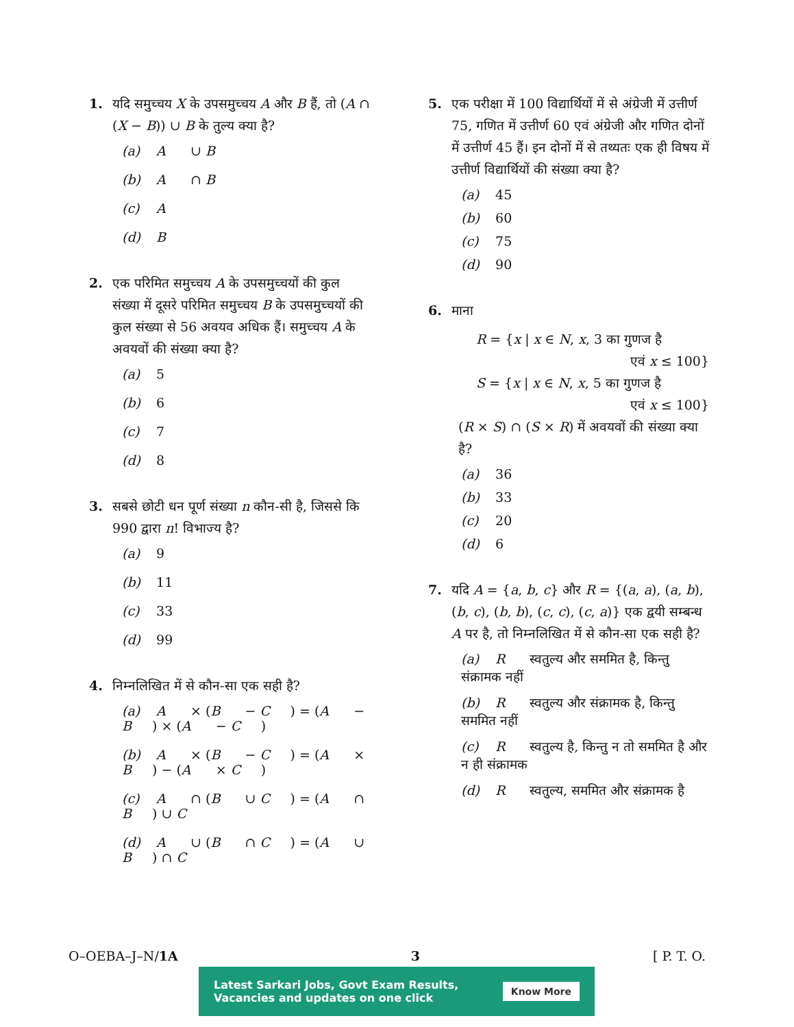1. यदि समुच्चय X के उपसमुच्चय A और B हैं, तो (A ∩ (X − B)) ∪ B के तुल्य क्या है?
(a) A ∪ B
(b) A ∩ B
(c) A
(d) B
2. एक परिमित समुच्चय A के उपसमुच्चयों की कुल संख्या में दूसरे परिमित समुच्चय B के उपसमुच्चयों की कुल संख्या से 56 अवयव अधिक हैं। समुच्चय A के अवयवों की संख्या क्या है?
(a) 5
(b) 6
(c) 7
(d) 8
3. सबसे छोटी धन पूर्ण संख्या n कौन-सी है, जिससे कि 990 द्वारा n! विभाज्य है?
(a) 9
(b) 11
(c) 33
(d) 99
4. निम्नलिखित में से कौन-सा एक सही है?
(a) A × (B − C) = (A − B) × (A − C)
(b) A × (B − C) = (A × B) − (A × C)
(c) A ∩ (B ∪ C) = (A ∩ B) ∪ C
(d) A ∪ (B ∩ C) = (A ∪ B) ∩ C
5. एक परीक्षा में 100 विद्यार्थियों में से अंग्रेजी में उत्तीर्ण 75, गणित में उत्तीर्ण 60 एवं अंग्रेजी और गणित दोनों में उत्तीर्ण 45 हैं। इन दोनों में से तथ्यतः एक ही विषय में उत्तीर्ण विद्यार्थियों की संख्या क्या है?
(a) 45
(b) 60
(c) 75
(d) 90
6. माना
R = {x | x ∈ N, x, 3 का गुणज है
एवं x ≤ 100}
S = {x | x ∈ N, x, 5 का गुणज है
एवं x ≤ 100}
(R × S) ∩ (S × R) में अवयवों की संख्या क्या है?
(a) 36
(b) 33
(c) 20
(d) 6
7. यदि A = {a, b, c} और R = {(a, a), (a, b), (b, c), (b, b), (c, c), (c, a)} एक द्वयी सम्बन्ध A पर है, तो निम्नलिखित में से कौन-सा एक सही है?
(a) R स्वतुल्य और सममित है, किन्तु संक्रामक नहीं
(b) R स्वतुल्य और संक्रामक है, किन्तु सममित नहीं
(c) R स्वतुल्य है, किन्तु न तो सममित है और न ही संक्रामक
(d) R स्वतुल्य, सममित और संक्रामक है
O–OEBA–J–N/1A 3 [ P. T. O.
Latest Sarkari Jobs, Govt Exam Results,
Vacancies and updates on one click Know More